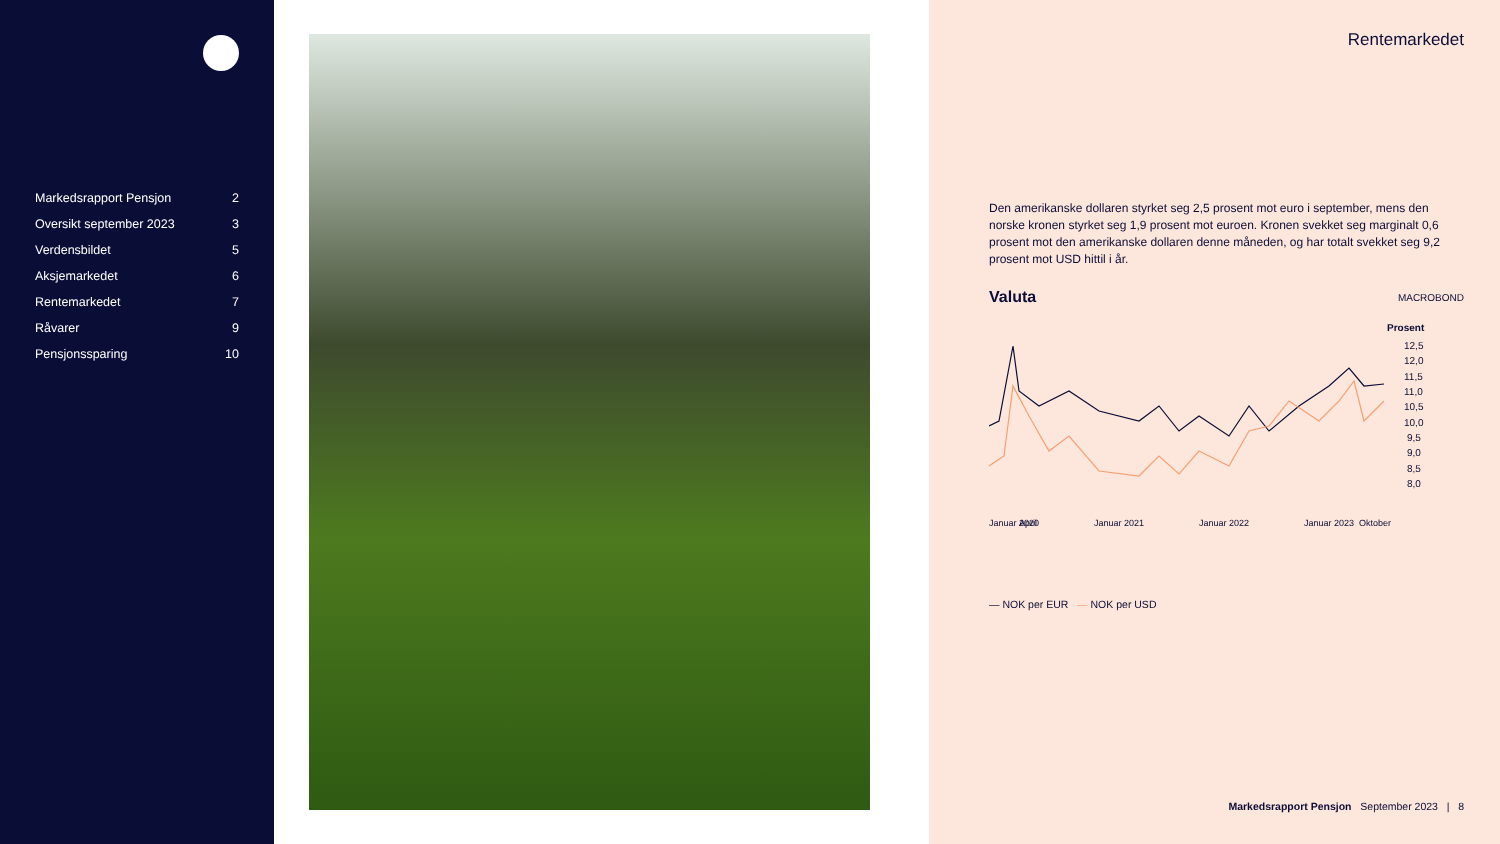Markedsrapport Pensjon 2
Oversikt september 2023 3
Verdensbildet 5
Aksjemarkedet 6
Rentemarkedet 7
Råvarer 9
Pensjonssparing 10
Rentemarkedet
Den amerikanske dollaren styrket seg 2,5 prosent mot euro i september, mens den norske kronen styrket seg 1,9 prosent mot euroen. Kronen svekket seg marginalt 0,6 prosent mot den amerikanske dollaren denne måneden, og har totalt svekket seg 9,2 prosent mot USD hittil i år.
Valuta
MACROBOND
Prosent
12,5
12,0
11,5
11,0
10,5
10,0
9,5
9,0
8,5
8,0
Januar 2020
April
Januar 2021
Januar 2022
Januar 2023
Oktober
— NOK per EUR — NOK per USD
Markedsrapport Pensjon September 2023 | 8